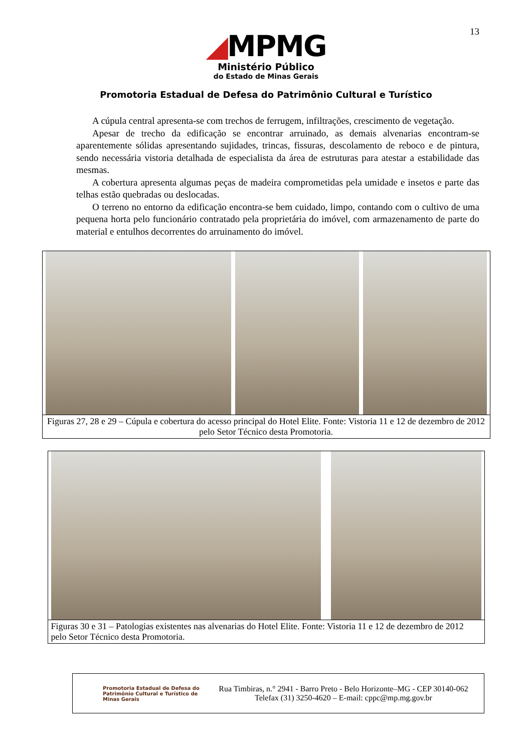13
◢MPMG
Ministério Público
do Estado de Minas Gerais
Promotoria Estadual de Defesa do Patrimônio Cultural e Turístico
A cúpula central apresenta-se com trechos de ferrugem, infiltrações, crescimento de vegetação.
Apesar de trecho da edificação se encontrar arruinado, as demais alvenarias encontram-se aparentemente sólidas apresentando sujidades, trincas, fissuras, descolamento de reboco e de pintura, sendo necessária vistoria detalhada de especialista da área de estruturas para atestar a estabilidade das mesmas.
A cobertura apresenta algumas peças de madeira comprometidas pela umidade e insetos e parte das telhas estão quebradas ou deslocadas.
O terreno no entorno da edificação encontra-se bem cuidado, limpo, contando com o cultivo de uma pequena horta pelo funcionário contratado pela proprietária do imóvel, com armazenamento de parte do material e entulhos decorrentes do arruinamento do imóvel.
Figuras 27, 28 e 29 – Cúpula e cobertura do acesso principal do Hotel Elite. Fonte: Vistoria 11 e 12 de dezembro de 2012 pelo Setor Técnico desta Promotoria.
Figuras 30 e 31 – Patologias existentes nas alvenarias do Hotel Elite. Fonte: Vistoria 11 e 12 de dezembro de 2012 pelo Setor Técnico desta Promotoria.
Promotoria Estadual de Defesa do Patrimônio Cultural e Turístico de Minas Gerais
Rua Timbiras, n.° 2941 - Barro Preto - Belo Horizonte–MG - CEP 30140-062
Telefax (31) 3250-4620 – E-mail: cppc@mp.mg.gov.br